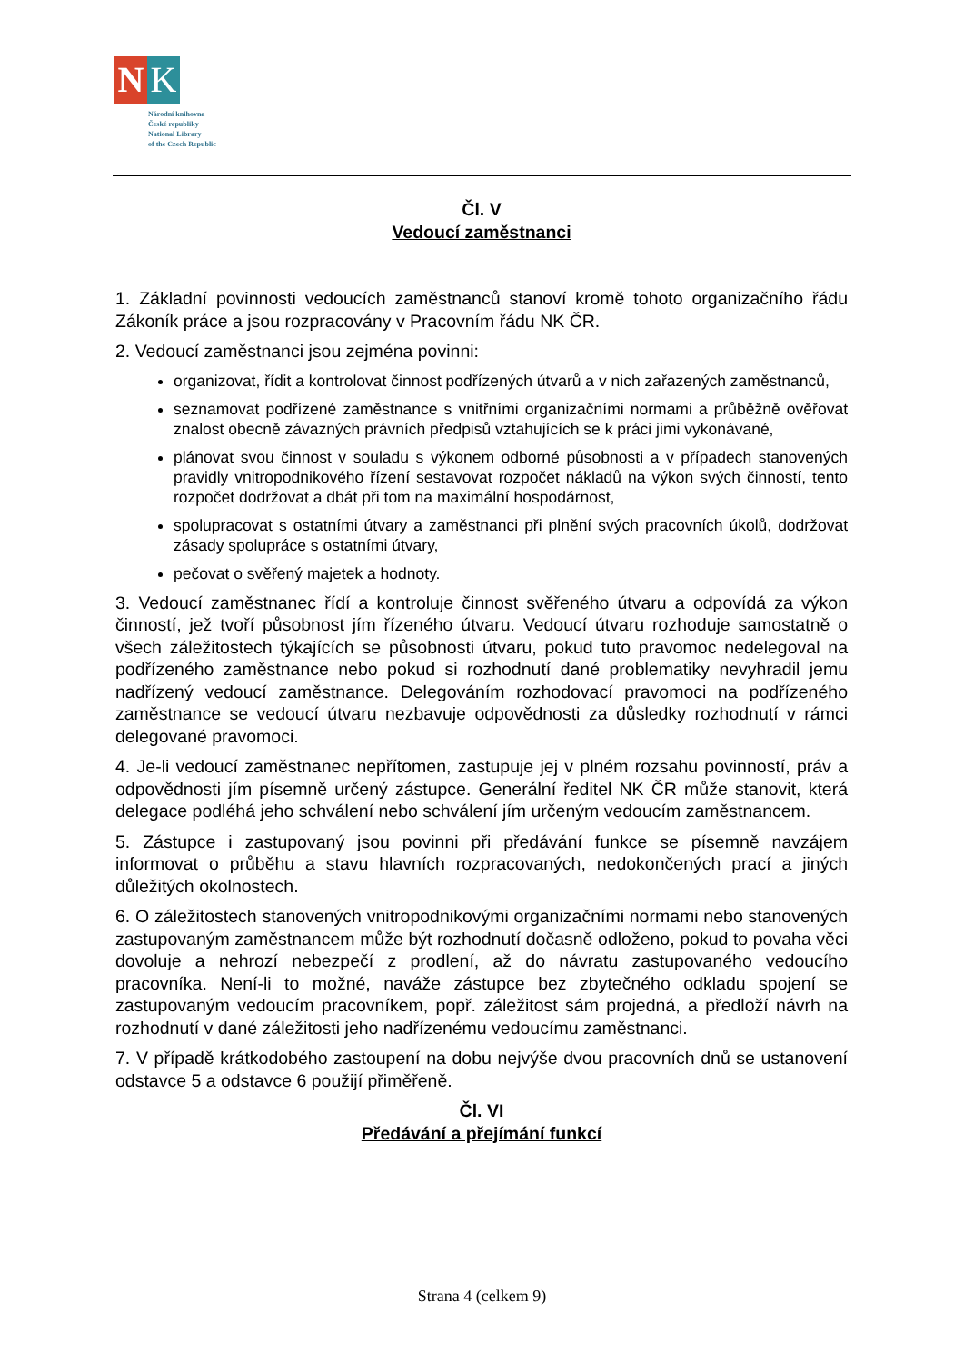N K
Národní knihovna
České republiky
National Library
of the Czech Republic
Čl. V
Vedoucí zaměstnanci
1. Základní povinnosti vedoucích zaměstnanců stanoví kromě tohoto organizačního řádu Zákoník práce a jsou rozpracovány v Pracovním řádu NK ČR.
2. Vedoucí zaměstnanci jsou zejména povinni:
organizovat, řídit a kontrolovat činnost podřízených útvarů a v nich zařazených zaměstnanců,
seznamovat podřízené zaměstnance s vnitřními organizačními normami a průběžně ověřovat znalost obecně závazných právních předpisů vztahujících se k práci jimi vykonávané,
plánovat svou činnost v souladu s výkonem odborné působnosti a v případech stanovených pravidly vnitropodnikového řízení sestavovat rozpočet nákladů na výkon svých činností, tento rozpočet dodržovat a dbát při tom na maximální hospodárnost,
spolupracovat s ostatními útvary a zaměstnanci při plnění svých pracovních úkolů, dodržovat zásady spolupráce s ostatními útvary,
pečovat o svěřený majetek a hodnoty.
3. Vedoucí zaměstnanec řídí a kontroluje činnost svěřeného útvaru a odpovídá za výkon činností, jež tvoří působnost jím řízeného útvaru. Vedoucí útvaru rozhoduje samostatně o všech záležitostech týkajících se působnosti útvaru, pokud tuto pravomoc nedelegoval na podřízeného zaměstnance nebo pokud si rozhodnutí dané problematiky nevyhradil jemu nadřízený vedoucí zaměstnance. Delegováním rozhodovací pravomoci na podřízeného zaměstnance se vedoucí útvaru nezbavuje odpovědnosti za důsledky rozhodnutí v rámci delegované pravomoci.
4. Je-li vedoucí zaměstnanec nepřítomen, zastupuje jej v plném rozsahu povinností, práv a odpovědnosti jím písemně určený zástupce. Generální ředitel NK ČR může stanovit, která delegace podléhá jeho schválení nebo schválení jím určeným vedoucím zaměstnancem.
5. Zástupce i zastupovaný jsou povinni při předávání funkce se písemně navzájem informovat o průběhu a stavu hlavních rozpracovaných, nedokončených prací a jiných důležitých okolnostech.
6. O záležitostech stanovených vnitropodnikovými organizačními normami nebo stanovených zastupovaným zaměstnancem může být rozhodnutí dočasně odloženo, pokud to povaha věci dovoluje a nehrozí nebezpečí z prodlení, až do návratu zastupovaného vedoucího pracovníka. Není-li to možné, naváže zástupce bez zbytečného odkladu spojení se zastupovaným vedoucím pracovníkem, popř. záležitost sám projedná, a předloží návrh na rozhodnutí v dané záležitosti jeho nadřízenému vedoucímu zaměstnanci.
7. V případě krátkodobého zastoupení na dobu nejvýše dvou pracovních dnů se ustanovení odstavce 5 a odstavce 6 použijí přiměřeně.
Čl. VI
Předávání a přejímání funkcí
Strana 4 (celkem 9)